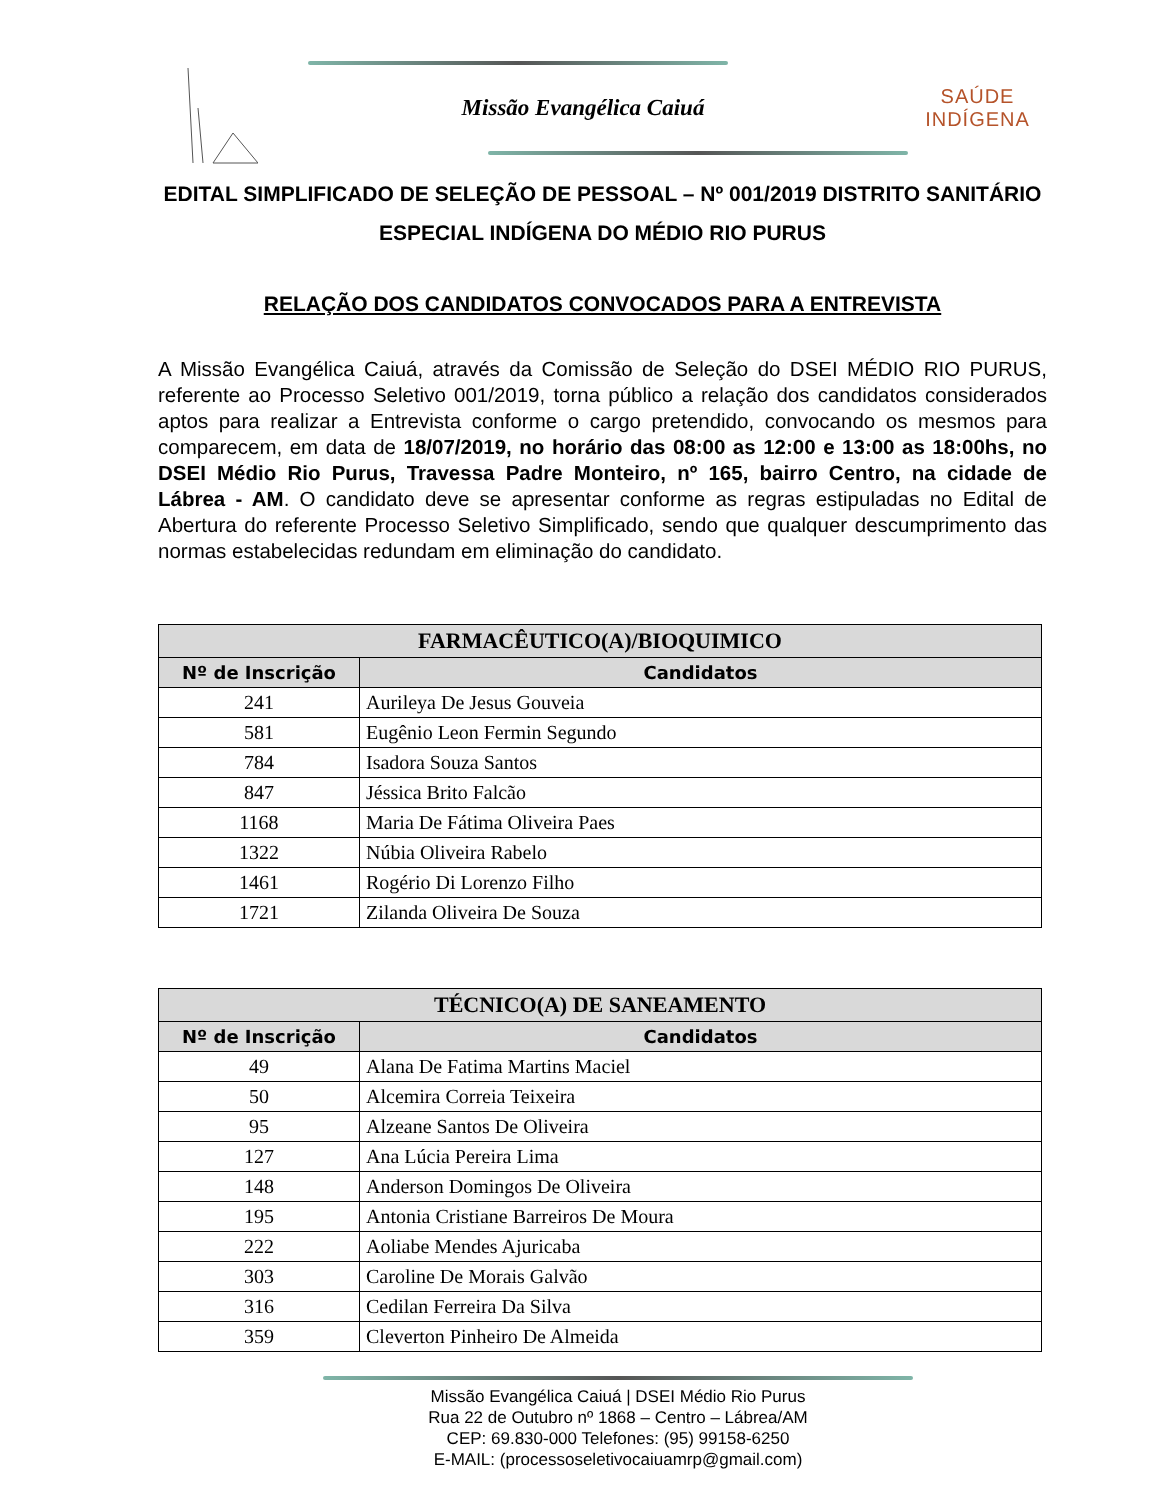Missão Evangélica Caiuá
SAÚDE INDÍGENA
EDITAL SIMPLIFICADO DE SELEÇÃO DE PESSOAL – Nº 001/2019 DISTRITO SANITÁRIO ESPECIAL INDÍGENA DO MÉDIO RIO PURUS
RELAÇÃO DOS CANDIDATOS CONVOCADOS PARA A ENTREVISTA
A Missão Evangélica Caiuá, através da Comissão de Seleção do DSEI MÉDIO RIO PURUS, referente ao Processo Seletivo 001/2019, torna público a relação dos candidatos considerados aptos para realizar a Entrevista conforme o cargo pretendido, convocando os mesmos para comparecem, em data de 18/07/2019, no horário das 08:00 as 12:00 e 13:00 as 18:00hs, no DSEI Médio Rio Purus, Travessa Padre Monteiro, nº 165, bairro Centro, na cidade de Lábrea - AM. O candidato deve se apresentar conforme as regras estipuladas no Edital de Abertura do referente Processo Seletivo Simplificado, sendo que qualquer descumprimento das normas estabelecidas redundam em eliminação do candidato.
| FARMACÊUTICO(A)/BIOQUIMICO | |
| --- | --- |
| Nº de Inscrição | Candidatos |
| 241 | Aurileya De Jesus Gouveia |
| 581 | Eugênio Leon Fermin Segundo |
| 784 | Isadora Souza Santos |
| 847 | Jéssica Brito Falcão |
| 1168 | Maria De Fátima Oliveira Paes |
| 1322 | Núbia Oliveira Rabelo |
| 1461 | Rogério Di Lorenzo Filho |
| 1721 | Zilanda Oliveira De Souza |
| TÉCNICO(A) DE SANEAMENTO | |
| --- | --- |
| Nº de Inscrição | Candidatos |
| 49 | Alana De Fatima Martins Maciel |
| 50 | Alcemira Correia Teixeira |
| 95 | Alzeane Santos De Oliveira |
| 127 | Ana Lúcia Pereira Lima |
| 148 | Anderson Domingos De Oliveira |
| 195 | Antonia Cristiane Barreiros De Moura |
| 222 | Aoliabe Mendes Ajuricaba |
| 303 | Caroline De Morais Galvão |
| 316 | Cedilan Ferreira Da Silva |
| 359 | Cleverton Pinheiro De Almeida |
Missão Evangélica Caiuá | DSEI Médio Rio Purus
Rua 22 de Outubro nº 1868 – Centro – Lábrea/AM
CEP: 69.830-000 Telefones: (95) 99158-6250
E-MAIL: (processoseletivocaiuamrp@gmail.com)